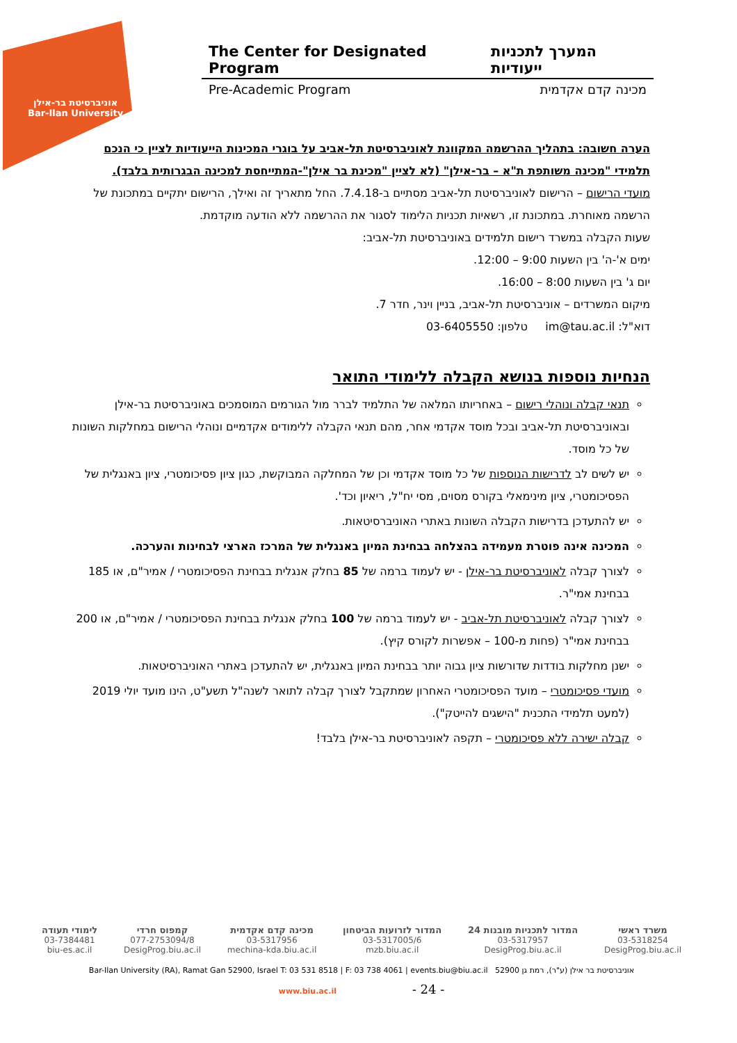אוניברסיטת בר-אילן
Bar-Ilan University
The Center for Designated Program המערך לתכניות ייעודיות
Pre-Academic Program מכינה קדם אקדמית
הערה חשובה: בתהליך ההרשמה המקוונת לאוניברסיטת תל-אביב על בוגרי המכינות הייעודיות לציין כי הנכם תלמידי "מכינה משותפת ת"א – בר-אילן" (לא לציין "מכינת בר אילן"-המתייחסת למכינה הבגרותית בלבד).
מועדי הרישום – הרישום לאוניברסיטת תל-אביב מסתיים ב-7.4.18. החל מתאריך זה ואילך, הרישום יתקיים במתכונת של הרשמה מאוחרת. במתכונת זו, רשאיות תכניות הלימוד לסגור את ההרשמה ללא הודעה מוקדמת.
שעות הקבלה במשרד רישום תלמידים באוניברסיטת תל-אביב:
ימים א'-ה' בין השעות 9:00 – 12:00.
יום ג' בין השעות 8:00 – 16:00.
מיקום המשרדים – אוניברסיטת תל-אביב, בניין וינר, חדר 7.
דוא"ל: im@tau.ac.il טלפון: 03-6405550
הנחיות נוספות בנושא הקבלה ללימודי התואר
תנאי קבלה ונוהלי רישום – באחריותו המלאה של התלמיד לברר מול הגורמים המוסמכים באוניברסיטת בר-אילן ובאוניברסיטת תל-אביב ובכל מוסד אקדמי אחר, מהם תנאי הקבלה ללימודים אקדמיים ונוהלי הרישום במחלקות השונות של כל מוסד.
יש לשים לב לדרישות הנוספות של כל מוסד אקדמי וכן של המחלקה המבוקשת, כגון ציון פסיכומטרי, ציון באנגלית של הפסיכומטרי, ציון מינימאלי בקורס מסוים, מסי יח"ל, ריאיון וכד'.
יש להתעדכן בדרישות הקבלה השונות באתרי האוניברסיטאות.
המכינה אינה פוטרת מעמידה בהצלחה בבחינת המיון באנגלית של המרכז הארצי לבחינות והערכה.
לצורך קבלה לאוניברסיטת בר-אילן - יש לעמוד ברמה של 85 בחלק אנגלית בבחינת הפסיכומטרי / אמיר"ם, או 185 בבחינת אמי"ר.
לצורך קבלה לאוניברסיטת תל-אביב - יש לעמוד ברמה של 100 בחלק אנגלית בבחינת הפסיכומטרי / אמיר"ם, או 200 בבחינת אמי"ר (פחות מ-100 – אפשרות לקורס קיץ).
ישנן מחלקות בודדות שדורשות ציון גבוה יותר בבחינת המיון באנגלית, יש להתעדכן באתרי האוניברסיטאות.
מועדי פסיכומטרי – מועד הפסיכומטרי האחרון שמתקבל לצורך קבלה לתואר לשנה"ל תשע"ט, הינו מועד יולי 2019 (למעט תלמידי התכנית "הישגים להייטק").
קבלה ישירה ללא פסיכומטרי – תקפה לאוניברסיטת בר-אילן בלבד!
משרד ראשי
03-5318254
DesigProg.biu.ac.il
המדור לתכניות מובנות 24
03-5317957
DesigProg.biu.ac.il
המדור לזרועות הביטחון
03-5317005/6
mzb.biu.ac.il
מכינה קדם אקדמית
03-5317956
mechina-kda.biu.ac.il
קמפוס חרדי
077-2753094/8
DesigProg.biu.ac.il
לימודי תעודה
03-7384481
biu-es.ac.il
Bar-Ilan University (RA), Ramat Gan 52900, Israel T: 03 531 8518 | F: 03 738 4061 | events.biu@biu.ac.il אוניברסיטת בר אילן (ע"ר), רמת גן 52900
www.biu.ac.il - 24 -